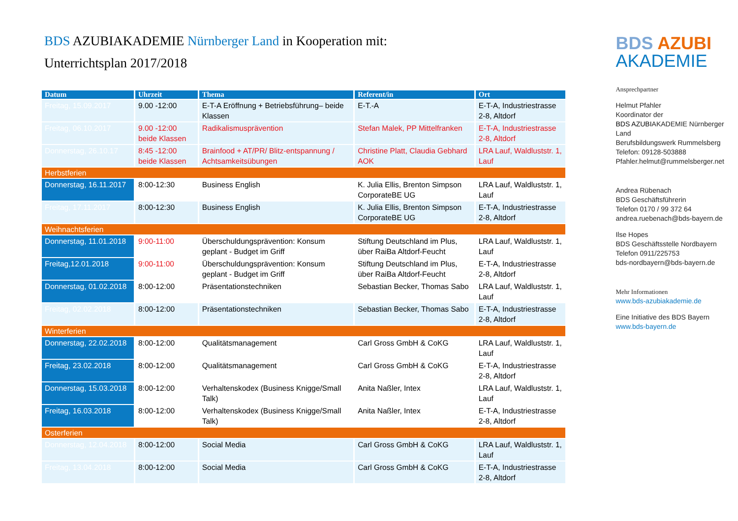BDS AZUBIAKADEMIE Nürnberger Land in Kooperation mit:
Unterrichtsplan 2017/2018
| Datum | Uhrzeit | Thema | Referent/in | Ort |
| --- | --- | --- | --- | --- |
| Freitag, 15.09.2017 | 9.00 -12:00 | E-T-A Eröffnung + Betriebsführung– beide Klassen | E-T.-A | E-T-A, Industriestrasse 2-8, Altdorf |
| Freitag, 06.10.2017 | 9.00 -12:00 beide Klassen | Radikalismusprävention | Stefan Malek, PP Mittelfranken | E-T-A, Industriestrasse 2-8, Altdorf |
| Donnerstag, 26.10.17 | 8:45 -12:00 beide Klassen | Brainfood + AT/PR/ Blitz-entspannung / Achtsamkeitsübungen | Christine Platt, Claudia Gebhard AOK | LRA Lauf, Waldluststr. 1, Lauf |
| Herbstferien | | | | |
| Donnerstag, 16.11.2017 | 8:00-12:30 | Business English | K. Julia Ellis, Brenton Simpson CorporateBE UG | LRA Lauf, Waldluststr. 1, Lauf |
| Freitag, 17.11.2017 | 8:00-12:30 | Business English | K. Julia Ellis, Brenton Simpson CorporateBE UG | E-T-A, Industriestrasse 2-8, Altdorf |
| Weihnachtsferien | | | | |
| Donnerstag, 11.01.2018 | 9:00-11:00 | Überschuldungsprävention: Konsum geplant - Budget im Griff | Stiftung Deutschland im Plus, über RaiBa Altdorf-Feucht | LRA Lauf, Waldluststr. 1, Lauf |
| Freitag,12.01.2018 | 9:00-11:00 | Überschuldungsprävention: Konsum geplant - Budget im Griff | Stiftung Deutschland im Plus, über RaiBa Altdorf-Feucht | E-T-A, Industriestrasse 2-8, Altdorf |
| Donnerstag, 01.02.2018 | 8:00-12:00 | Präsentationstechniken | Sebastian Becker, Thomas Sabo | LRA Lauf, Waldluststr. 1, Lauf |
| Freitag, 02.02.2018 | 8:00-12:00 | Präsentationstechniken | Sebastian Becker, Thomas Sabo | E-T-A, Industriestrasse 2-8, Altdorf |
| Winterferien | | | | |
| Donnerstag, 22.02.2018 | 8:00-12:00 | Qualitätsmanagement | Carl Gross GmbH & CoKG | LRA Lauf, Waldluststr. 1, Lauf |
| Freitag, 23.02.2018 | 8:00-12:00 | Qualitätsmanagement | Carl Gross GmbH & CoKG | E-T-A, Industriestrasse 2-8, Altdorf |
| Donnerstag, 15.03.2018 | 8:00-12:00 | Verhaltenskodex (Business Knigge/Small Talk) | Anita Naßler, Intex | LRA Lauf, Waldluststr. 1, Lauf |
| Freitag, 16.03.2018 | 8:00-12:00 | Verhaltenskodex (Business Knigge/Small Talk) | Anita Naßler, Intex | E-T-A, Industriestrasse 2-8, Altdorf |
| Osterferien | | | | |
| Donnerstag, 12.04.2018 | 8:00-12:00 | Social Media | Carl Gross GmbH & CoKG | LRA Lauf, Waldluststr. 1, Lauf |
| Freitag, 13.04.2018 | 8:00-12:00 | Social Media | Carl Gross GmbH & CoKG | E-T-A, Industriestrasse 2-8, Altdorf |
BDS AZUBI
AKADEMIE
Ansprechpartner
Helmut Pfahler
Koordinator der
BDS AZUBIAKADEMIE Nürnberger Land
Berufsbildungswerk Rummelsberg
Telefon: 09128-503888
Pfahler.helmut@rummelsberger.net
Andrea Rübenach
BDS Geschäftsführerin
Telefon 0170 / 99 372 64
andrea.ruebenach@bds-bayern.de
Ilse Hopes
BDS Geschäftsstelle Nordbayern
Telefon 0911/225753
bds-nordbayern@bds-bayern.de
Mehr Informationen
www.bds-azubiakademie.de
Eine Initiative des BDS Bayern
www.bds-bayern.de